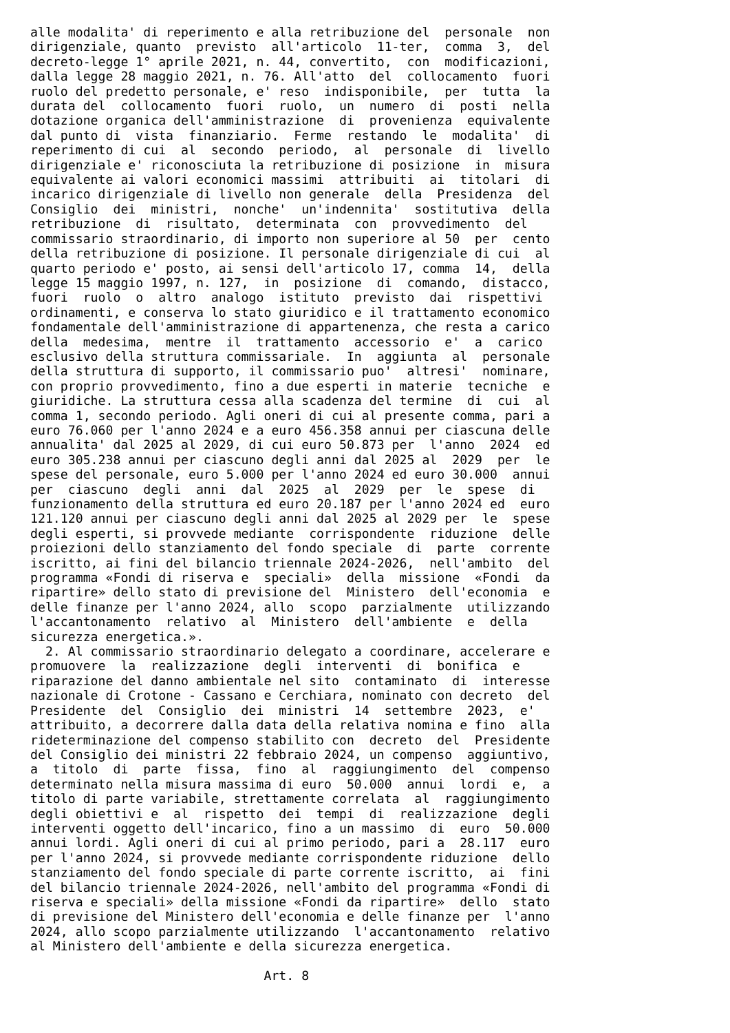alle modalita' di reperimento e alla retribuzione del  personale  non
dirigenziale, quanto  previsto  all'articolo  11-ter,  comma  3,  del
decreto-legge 1° aprile 2021, n. 44, convertito,  con  modificazioni,
dalla legge 28 maggio 2021, n. 76. All'atto  del  collocamento  fuori
ruolo del predetto personale, e' reso  indisponibile,  per  tutta  la
durata del  collocamento  fuori  ruolo,  un  numero  di  posti  nella
dotazione organica dell'amministrazione  di  provenienza  equivalente
dal punto di  vista  finanziario.  Ferme  restando  le  modalita'  di
reperimento di cui  al  secondo  periodo,  al  personale  di  livello
dirigenziale e' riconosciuta la retribuzione di posizione  in  misura
equivalente ai valori economici massimi  attribuiti  ai  titolari  di
incarico dirigenziale di livello non generale  della  Presidenza  del
Consiglio  dei  ministri,  nonche'  un'indennita'  sostitutiva  della
retribuzione  di  risultato,  determinata  con  provvedimento  del
commissario straordinario, di importo non superiore al 50  per  cento
della retribuzione di posizione. Il personale dirigenziale di cui  al
quarto periodo e' posto, ai sensi dell'articolo 17, comma  14,  della
legge 15 maggio 1997, n. 127,  in  posizione  di  comando,  distacco,
fuori  ruolo  o  altro  analogo  istituto  previsto  dai  rispettivi
ordinamenti, e conserva lo stato giuridico e il trattamento economico
fondamentale dell'amministrazione di appartenenza, che resta a carico
della  medesima,  mentre  il  trattamento  accessorio  e'  a  carico
esclusivo della struttura commissariale.  In  aggiunta  al  personale
della struttura di supporto, il commissario puo'  altresi'  nominare,
con proprio provvedimento, fino a due esperti in materie  tecniche  e
giuridiche. La struttura cessa alla scadenza del termine  di  cui  al
comma 1, secondo periodo. Agli oneri di cui al presente comma, pari a
euro 76.060 per l'anno 2024 e a euro 456.358 annui per ciascuna delle
annualita' dal 2025 al 2029, di cui euro 50.873 per  l'anno  2024  ed
euro 305.238 annui per ciascuno degli anni dal 2025 al  2029  per  le
spese del personale, euro 5.000 per l'anno 2024 ed euro 30.000  annui
per  ciascuno  degli  anni  dal  2025  al  2029  per  le  spese  di
funzionamento della struttura ed euro 20.187 per l'anno 2024 ed  euro
121.120 annui per ciascuno degli anni dal 2025 al 2029 per  le  spese
degli esperti, si provvede mediante  corrispondente  riduzione  delle
proiezioni dello stanziamento del fondo speciale  di  parte  corrente
iscritto, ai fini del bilancio triennale 2024-2026,  nell'ambito  del
programma «Fondi di riserva e  speciali»  della  missione  «Fondi  da
ripartire» dello stato di previsione del  Ministero  dell'economia  e
delle finanze per l'anno 2024, allo  scopo  parzialmente  utilizzando
l'accantonamento  relativo  al  Ministero  dell'ambiente  e  della
sicurezza energetica.».
  2. Al commissario straordinario delegato a coordinare, accelerare e
promuovere  la  realizzazione  degli  interventi  di  bonifica  e
riparazione del danno ambientale nel sito  contaminato  di  interesse
nazionale di Crotone - Cassano e Cerchiara, nominato con decreto  del
Presidente  del  Consiglio  dei  ministri  14  settembre  2023,  e'
attribuito, a decorrere dalla data della relativa nomina e fino  alla
rideterminazione del compenso stabilito con  decreto  del  Presidente
del Consiglio dei ministri 22 febbraio 2024, un compenso  aggiuntivo,
a  titolo  di  parte  fissa,  fino  al  raggiungimento  del  compenso
determinato nella misura massima di euro  50.000  annui  lordi  e,  a
titolo di parte variabile, strettamente correlata  al  raggiungimento
degli obiettivi e  al  rispetto  dei  tempi  di  realizzazione  degli
interventi oggetto dell'incarico, fino a un massimo  di  euro  50.000
annui lordi. Agli oneri di cui al primo periodo, pari a  28.117  euro
per l'anno 2024, si provvede mediante corrispondente riduzione  dello
stanziamento del fondo speciale di parte corrente iscritto,  ai  fini
del bilancio triennale 2024-2026, nell'ambito del programma «Fondi di
riserva e speciali» della missione «Fondi da ripartire»  dello  stato
di previsione del Ministero dell'economia e delle finanze per  l'anno
2024, allo scopo parzialmente utilizzando  l'accantonamento  relativo
al Ministero dell'ambiente e della sicurezza energetica.

                               Art. 8